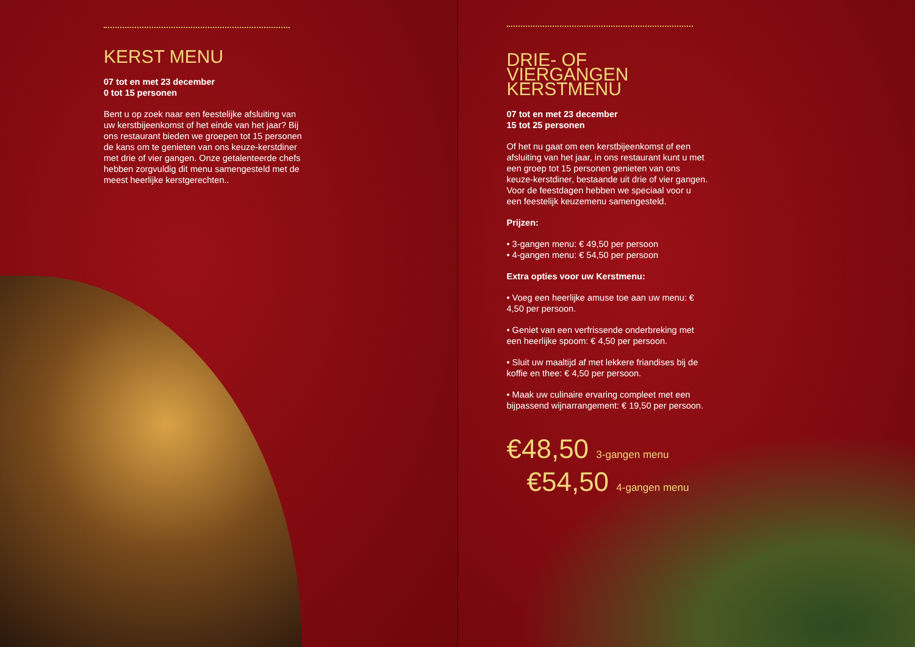KERST MENU
07 tot en met 23 december
0 tot 15 personen
Bent u op zoek naar een feestelijke afsluiting van uw kerstbijeenkomst of het einde van het jaar? Bij ons restaurant bieden we groepen tot 15 personen de kans om te genieten van ons keuze-kerstdiner met drie of vier gangen. Onze getalenteerde chefs hebben zorgvuldig dit menu samengesteld met de meest heerlijke kerstgerechten..
DRIE- OF VIERGANGEN KERSTMENU
07 tot en met 23 december
15 tot 25 personen
Of het nu gaat om een kerstbijeenkomst of een afsluiting van het jaar, in ons restaurant kunt u met een groep tot 15 personen genieten van ons keuze-kerstdiner, bestaande uit drie of vier gangen. Voor de feestdagen hebben we speciaal voor u een feestelijk keuzemenu samengesteld.
Prijzen:
• 3-gangen menu: € 49,50 per persoon
• 4-gangen menu: € 54,50 per persoon
Extra opties voor uw Kerstmenu:
• Voeg een heerlijke amuse toe aan uw menu: € 4,50 per persoon.
• Geniet van een verfrissende onderbreking met een heerlijke spoom: € 4,50 per persoon.
• Sluit uw maaltijd af met lekkere friandises bij de koffie en thee: € 4,50 per persoon.
• Maak uw culinaire ervaring compleet met een bijpassend wijnarrangement: € 19,50 per persoon.
€48,50 3-gangen menu
€54,50 4-gangen menu